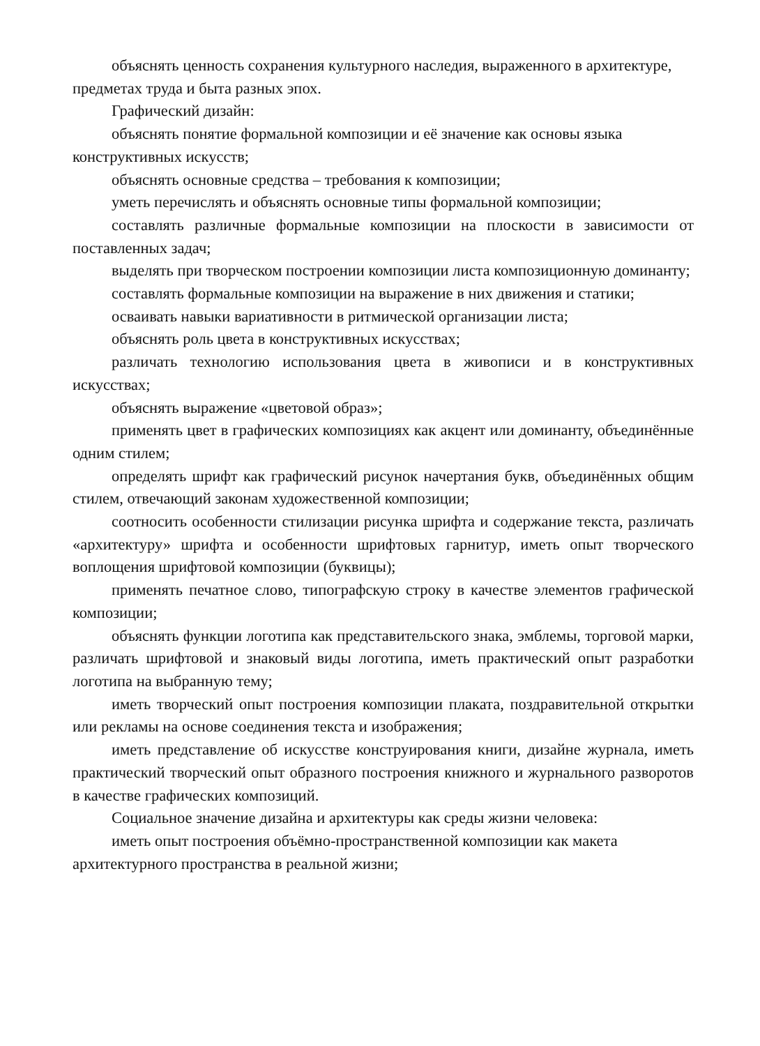объяснять ценность сохранения культурного наследия, выраженного в архитектуре, предметах труда и быта разных эпох.
Графический дизайн:
объяснять понятие формальной композиции и её значение как основы языка конструктивных искусств;
объяснять основные средства – требования к композиции;
уметь перечислять и объяснять основные типы формальной композиции;
составлять различные формальные композиции на плоскости в зависимости от поставленных задач;
выделять при творческом построении композиции листа композиционную доминанту;
составлять формальные композиции на выражение в них движения и статики;
осваивать навыки вариативности в ритмической организации листа;
объяснять роль цвета в конструктивных искусствах;
различать технологию использования цвета в живописи и в конструктивных искусствах;
объяснять выражение «цветовой образ»;
применять цвет в графических композициях как акцент или доминанту, объединённые одним стилем;
определять шрифт как графический рисунок начертания букв, объединённых общим стилем, отвечающий законам художественной композиции;
соотносить особенности стилизации рисунка шрифта и содержание текста, различать «архитектуру» шрифта и особенности шрифтовых гарнитур, иметь опыт творческого воплощения шрифтовой композиции (буквицы);
применять печатное слово, типографскую строку в качестве элементов графической композиции;
объяснять функции логотипа как представительского знака, эмблемы, торговой марки, различать шрифтовой и знаковый виды логотипа, иметь практический опыт разработки логотипа на выбранную тему;
иметь творческий опыт построения композиции плаката, поздравительной открытки или рекламы на основе соединения текста и изображения;
иметь представление об искусстве конструирования книги, дизайне журнала, иметь практический творческий опыт образного построения книжного и журнального разворотов в качестве графических композиций.
Социальное значение дизайна и архитектуры как среды жизни человека:
иметь опыт построения объёмно-пространственной композиции как макета архитектурного пространства в реальной жизни;